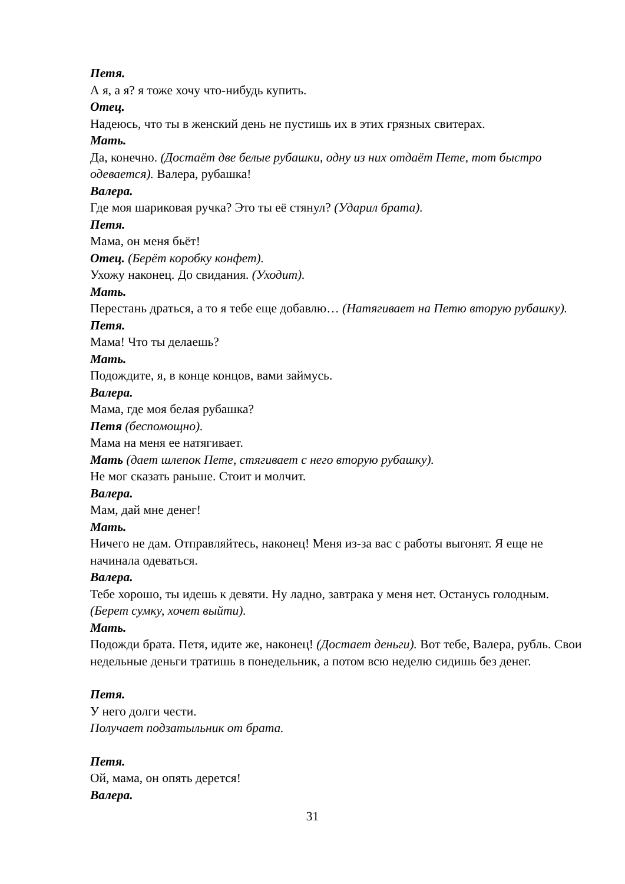Петя.
А я, а я? я тоже хочу что-нибудь купить.
Отец.
Надеюсь, что ты в женский день не пустишь их в этих грязных свитерах.
Мать.
Да, конечно. (Достаёт две белые рубашки, одну из них отдаёт Пете, тот быстро одевается). Валера, рубашка!
Валера.
Где моя шариковая ручка? Это ты её стянул? (Ударил брата).
Петя.
Мама, он меня бьёт!
Отец. (Берёт коробку конфет).
Ухожу наконец. До свидания. (Уходит).
Мать.
Перестань драться, а то я тебе еще добавлю… (Натягивает на Петю вторую рубашку).
Петя.
Мама! Что ты делаешь?
Мать.
Подождите, я, в конце концов, вами займусь.
Валера.
Мама, где моя белая рубашка?
Петя (беспомощно).
Мама на меня ее натягивает.
Мать (дает шлепок Пете, стягивает с него вторую рубашку).
Не мог сказать раньше. Стоит и молчит.
Валера.
Мам, дай мне денег!
Мать.
Ничего не дам. Отправляйтесь, наконец! Меня из-за вас с работы выгонят. Я еще не начинала одеваться.
Валера.
Тебе хорошо, ты идешь к девяти. Ну ладно, завтрака у меня нет. Останусь голодным. (Берет сумку, хочет выйти).
Мать.
Подожди брата. Петя, идите же, наконец! (Достает деньги). Вот тебе, Валера, рубль. Свои недельные деньги тратишь в понедельник, а потом всю неделю сидишь без денег.
Петя.
У него долги чести.
Получает подзатыльник от брата.
Петя.
Ой, мама, он опять дерется!
Валера.
31